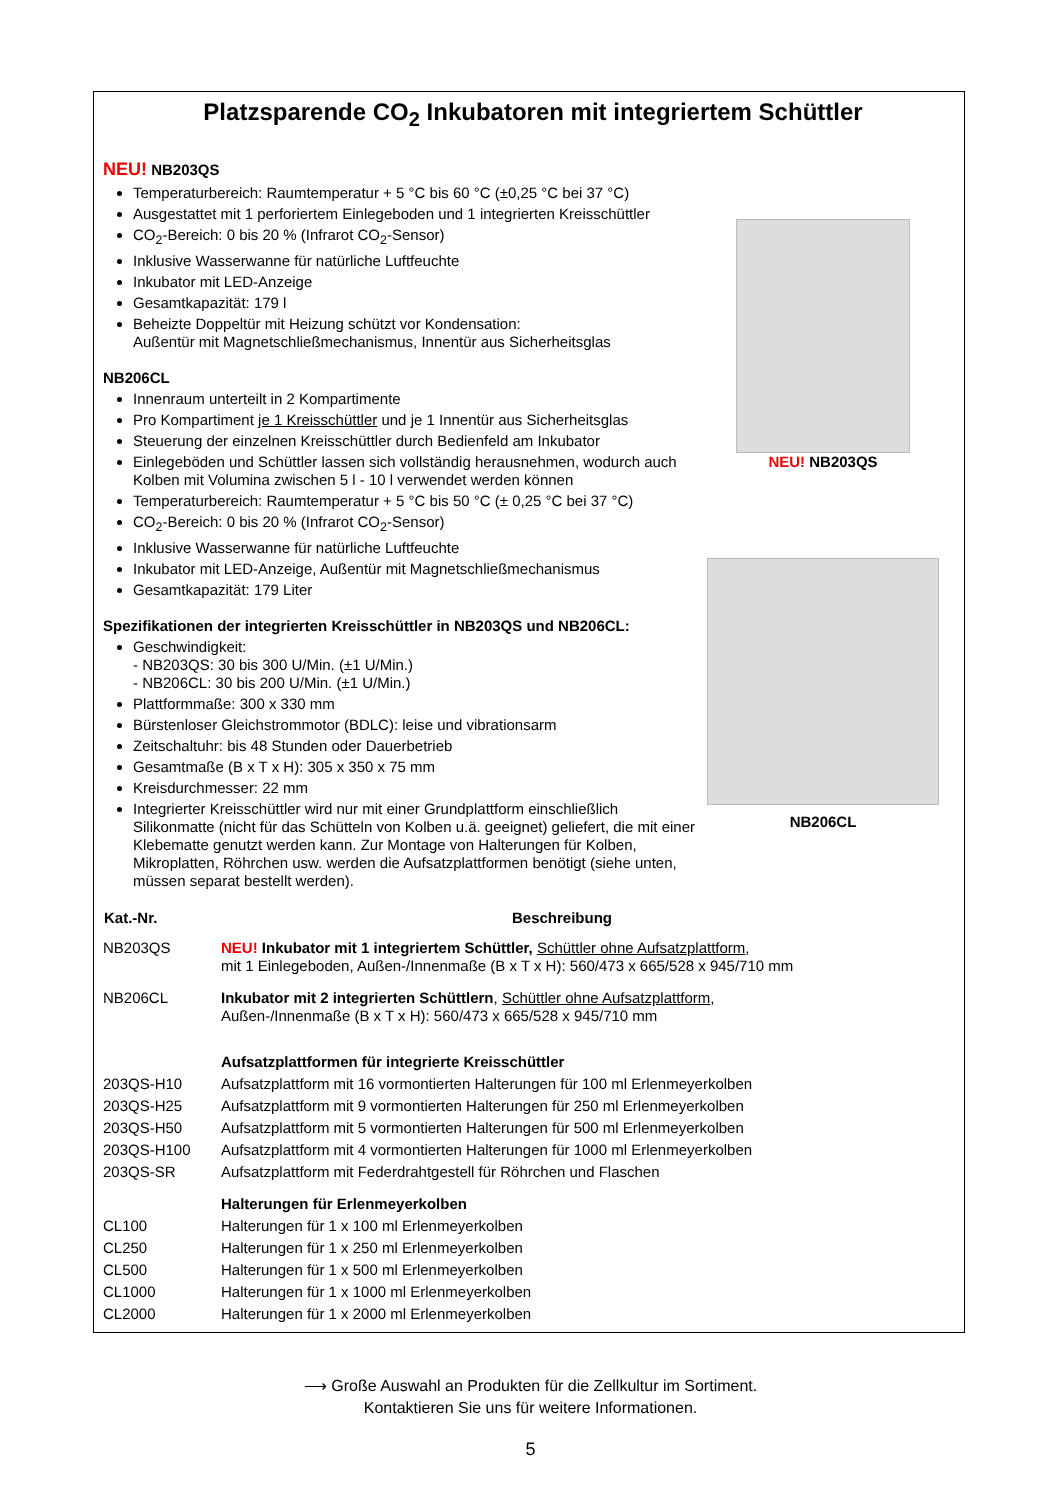Platzsparende CO<sub>2</sub> Inkubatoren mit integriertem Schüttler
NEU! NB203QS
Temperaturbereich: Raumtemperatur + 5 °C bis 60 °C (±0,25 °C bei 37 °C)
Ausgestattet mit 1 perforiertem Einlegeboden und 1 integrierten Kreisschüttler
CO<sub>2</sub>-Bereich: 0 bis 20 % (Infrarot CO<sub>2</sub>-Sensor)
Inklusive Wasserwanne für natürliche Luftfeuchte
Inkubator mit LED-Anzeige
Gesamtkapazität: 179 l
Beheizte Doppeltür mit Heizung schützt vor Kondensation:
Außentür mit Magnetschließmechanismus, Innentür aus Sicherheitsglas
NB206CL
Innenraum unterteilt in 2 Kompartimente
Pro Kompartiment je 1 Kreisschüttler und je 1 Innentür aus Sicherheitsglas
Steuerung der einzelnen Kreisschüttler durch Bedienfeld am Inkubator
Einlegeböden und Schüttler lassen sich vollständig herausnehmen, wodurch auch Kolben mit Volumina zwischen 5 l - 10 l verwendet werden können
Temperaturbereich: Raumtemperatur + 5 °C bis 50 °C (± 0,25 °C bei 37 °C)
CO<sub>2</sub>-Bereich: 0 bis 20 % (Infrarot CO<sub>2</sub>-Sensor)
Inklusive Wasserwanne für natürliche Luftfeuchte
Inkubator mit LED-Anzeige, Außentür mit Magnetschließmechanismus
Gesamtkapazität: 179 Liter
Spezifikationen der integrierten Kreisschüttler in NB203QS und NB206CL:
Geschwindigkeit:
- NB203QS: 30 bis 300 U/Min. (±1 U/Min.)
- NB206CL: 30 bis 200 U/Min. (±1 U/Min.)
Plattformmaße: 300 x 330 mm
Bürstenloser Gleichstrommotor (BDLC): leise und vibrationsarm
Zeitschaltuhr: bis 48 Stunden oder Dauerbetrieb
Gesamtmaße (B x T x H): 305 x 350 x 75 mm
Kreisdurchmesser: 22 mm
Integrierter Kreisschüttler wird nur mit einer Grundplattform einschließlich Silikonmatte (nicht für das Schütteln von Kolben u.ä. geeignet) geliefert, die mit einer Klebematte genutzt werden kann. Zur Montage von Halterungen für Kolben, Mikroplatten, Röhrchen usw. werden die Aufsatzplattformen benötigt (siehe unten, müssen separat bestellt werden).
NEU! NB203QS
NB206CL
| Kat.-Nr. | Beschreibung |
| --- | --- |
| NB203QS | NEU! Inkubator mit 1 integriertem Schüttler, Schüttler ohne Aufsatzplattform , mit 1 Einlegeboden, Außen-/Innenmaße (B x T x H): 560/473 x 665/528 x 945/710 mm |
| NB206CL | Inkubator mit 2 integrierten Schüttlern , Schüttler ohne Aufsatzplattform , Außen-/Innenmaße (B x T x H): 560/473 x 665/528 x 945/710 mm |
| | Aufsatzplattformen für integrierte Kreisschüttler |
| 203QS-H10 | Aufsatzplattform mit 16 vormontierten Halterungen für 100 ml Erlenmeyerkolben |
| 203QS-H25 | Aufsatzplattform mit 9 vormontierten Halterungen für 250 ml Erlenmeyerkolben |
| 203QS-H50 | Aufsatzplattform mit 5 vormontierten Halterungen für 500 ml Erlenmeyerkolben |
| 203QS-H100 | Aufsatzplattform mit 4 vormontierten Halterungen für 1000 ml Erlenmeyerkolben |
| 203QS-SR | Aufsatzplattform mit Federdrahtgestell für Röhrchen und Flaschen |
| | Halterungen für Erlenmeyerkolben |
| CL100 | Halterungen für 1 x 100 ml Erlenmeyerkolben |
| CL250 | Halterungen für 1 x 250 ml Erlenmeyerkolben |
| CL500 | Halterungen für 1 x 500 ml Erlenmeyerkolben |
| CL1000 | Halterungen für 1 x 1000 ml Erlenmeyerkolben |
| CL2000 | Halterungen für 1 x 2000 ml Erlenmeyerkolben |
⟶ Große Auswahl an Produkten für die Zellkultur im Sortiment.
Kontaktieren Sie uns für weitere Informationen.
5